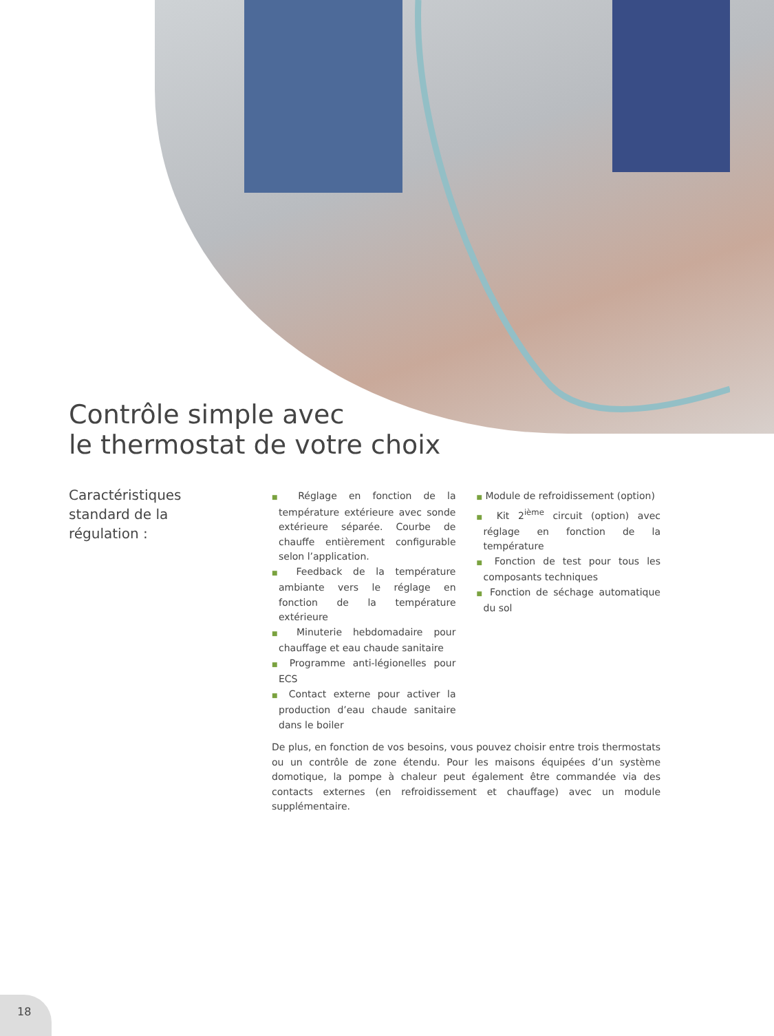Contrôle simple avec
le thermostat de votre choix
Caractéristiques
standard de la
régulation :
■ Réglage en fonction de la température extérieure avec sonde extérieure séparée. Courbe de chauffe entièrement configurable selon l’application.
■ Feedback de la température ambiante vers le réglage en fonction de la température extérieure
■ Minuterie hebdomadaire pour chauffage et eau chaude sanitaire
■ Programme anti-légionelles pour ECS
■ Contact externe pour activer la production d’eau chaude sanitaire dans le boiler
■ Module de refroidissement (option)
■ Kit 2<sup>ième</sup> circuit (option) avec réglage en fonction de la température
■ Fonction de test pour tous les composants techniques
■ Fonction de séchage automatique du sol
De plus, en fonction de vos besoins, vous pouvez choisir entre trois thermostats ou un contrôle de zone étendu. Pour les maisons équipées d’un système domotique, la pompe à chaleur peut également être commandée via des contacts externes (en refroidissement et chauffage) avec un module supplémentaire.
18